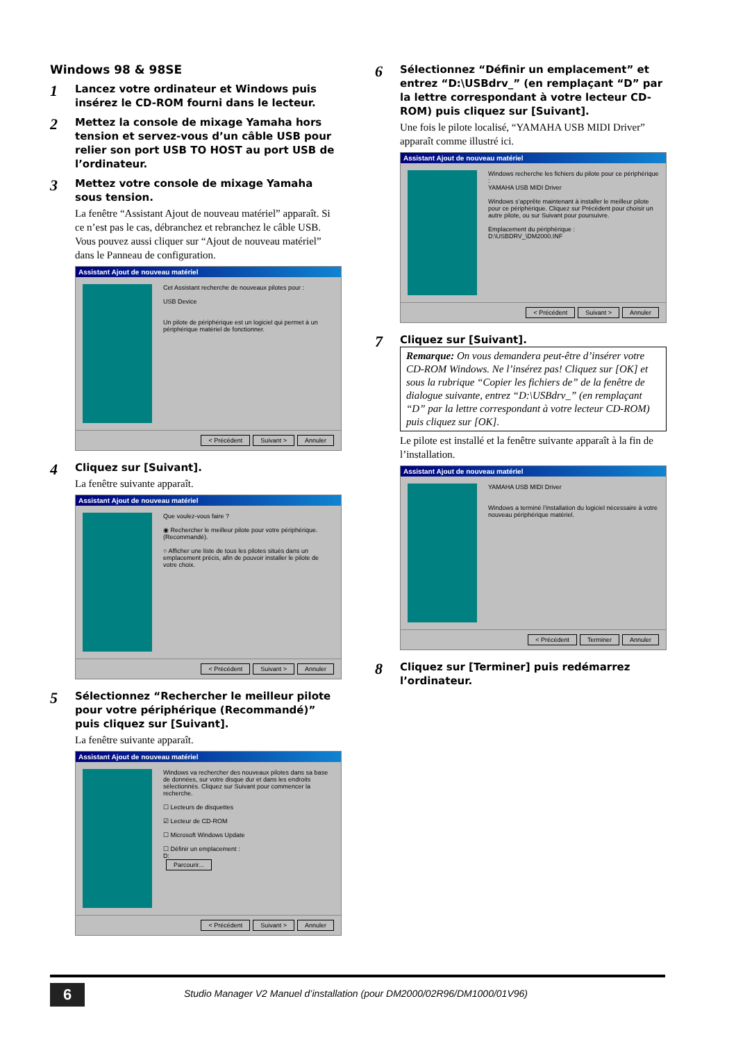Windows 98 & 98SE
1
Lancez votre ordinateur et Windows puis insérez le CD-ROM fourni dans le lecteur.
2
Mettez la console de mixage Yamaha hors tension et servez-vous d’un câble USB pour relier son port USB TO HOST au port USB de l’ordinateur.
3
Mettez votre console de mixage Yamaha sous tension.
La fenêtre “Assistant Ajout de nouveau matériel” apparaît. Si ce n’est pas le cas, débranchez et rebranchez le câble USB. Vous pouvez aussi cliquer sur “Ajout de nouveau matériel” dans le Panneau de configuration.
Assistant Ajout de nouveau matériel
Cet Assistant recherche de nouveaux pilotes pour :
USB Device
Un pilote de périphérique est un logiciel qui permet à un périphérique matériel de fonctionner.
< Précédent Suivant > Annuler
4
Cliquez sur [Suivant].
La fenêtre suivante apparaît.
Assistant Ajout de nouveau matériel
Que voulez-vous faire ?
◉ Rechercher le meilleur pilote pour votre périphérique. (Recommandé).
○ Afficher une liste de tous les pilotes situés dans un emplacement précis, afin de pouvoir installer le pilote de votre choix.
< Précédent Suivant > Annuler
5
Sélectionnez “Rechercher le meilleur pilote pour votre périphérique (Recommandé)” puis cliquez sur [Suivant].
La fenêtre suivante apparaît.
Assistant Ajout de nouveau matériel
Windows va rechercher des nouveaux pilotes dans sa base de données, sur votre disque dur et dans les endroits sélectionnés. Cliquez sur Suivant pour commencer la recherche.
☐ Lecteurs de disquettes
☑ Lecteur de CD-ROM
☐ Microsoft Windows Update
☐ Définir un emplacement :
D:
Parcourir...
< Précédent Suivant > Annuler
6
Sélectionnez “Définir un emplacement” et entrez “D:\USBdrv_” (en remplaçant “D” par la lettre correspondant à votre lecteur CD-ROM) puis cliquez sur [Suivant].
Une fois le pilote localisé, “YAMAHA USB MIDI Driver” apparaît comme illustré ici.
Assistant Ajout de nouveau matériel
Windows recherche les fichiers du pilote pour ce périphérique :
YAMAHA USB MIDI Driver
Windows s’apprête maintenant à installer le meilleur pilote pour ce périphérique. Cliquez sur Précédent pour choisir un autre pilote, ou sur Suivant pour poursuivre.
Emplacement du périphérique :
D:\USBDRV_\DM2000.INF
< Précédent Suivant > Annuler
7
Cliquez sur [Suivant].
Remarque: On vous demandera peut-être d’insérer votre CD-ROM Windows. Ne l’insérez pas! Cliquez sur [OK] et sous la rubrique “Copier les fichiers de” de la fenêtre de dialogue suivante, entrez “D:\USBdrv_” (en remplaçant “D” par la lettre correspondant à votre lecteur CD-ROM) puis cliquez sur [OK].
Le pilote est installé et la fenêtre suivante apparaît à la fin de l’installation.
Assistant Ajout de nouveau matériel
YAMAHA USB MIDI Driver
Windows a terminé l’installation du logiciel nécessaire à votre nouveau périphérique matériel.
< Précédent Terminer Annuler
8
Cliquez sur [Terminer] puis redémarrez l’ordinateur.
6
Studio Manager V2 Manuel d’installation (pour DM2000/02R96/DM1000/01V96)